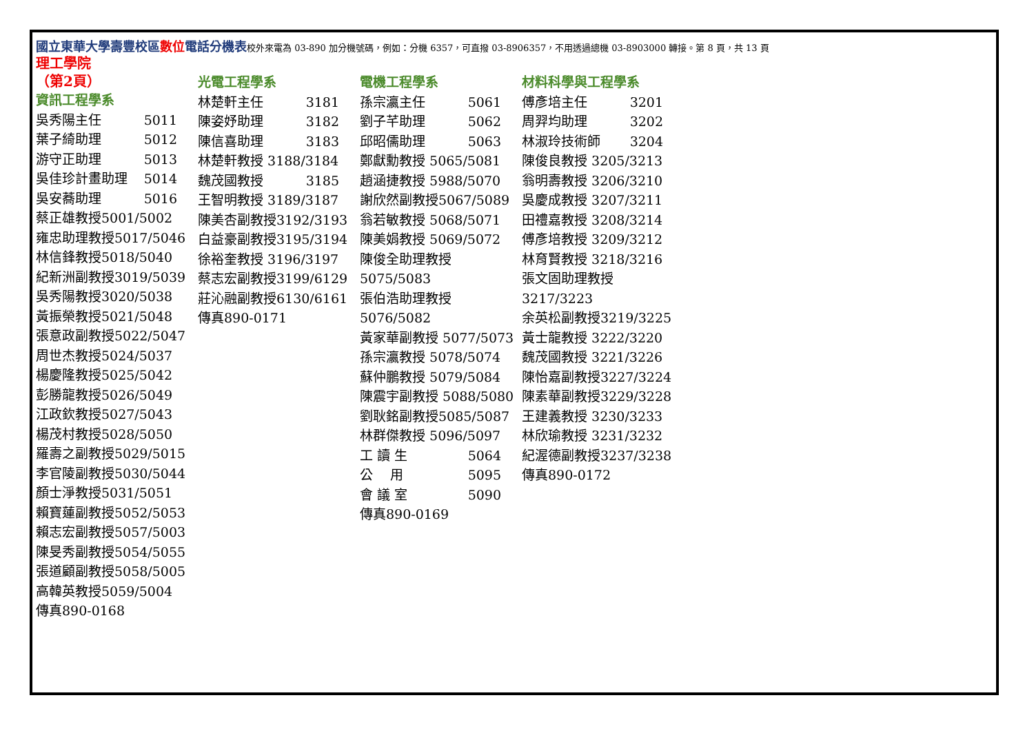國立東華大學壽豐校區數位電話分機表校外來電為 03-890 加分機號碼，例如：分機 6357，可直撥 03-8906357，不用透過總機 03-8903000 轉接。第 8 頁，共 13 頁
理工學院
（第2頁）
資訊工程學系
吳秀陽主任 5011
葉子綺助理 5012
游守正助理 5013
吳佳珍計畫助理 5014
吳安蕎助理 5016
蔡正雄教授5001/5002
雍忠助理教授5017/5046
林信鋒教授5018/5040
紀新洲副教授3019/5039
吳秀陽教授3020/5038
黃振榮教授5021/5048
張意政副教授5022/5047
周世杰教授5024/5037
楊慶隆教授5025/5042
彭勝龍教授5026/5049
江政欽教授5027/5043
楊茂村教授5028/5050
羅壽之副教授5029/5015
李官陵副教授5030/5044
顏士淨教授5031/5051
賴寶蓮副教授5052/5053
賴志宏副教授5057/5003
陳旻秀副教授5054/5055
張道顧副教授5058/5005
高韓英教授5059/5004
傳真890-0168
光電工程學系
林楚軒主任 3181
陳姿妤助理 3182
陳信喜助理 3183
林楚軒教授 3188/3184
魏茂國教授 3185
王智明教授 3189/3187
陳美杏副教授3192/3193
白益豪副教授3195/3194
徐裕奎教授 3196/3197
蔡志宏副教授3199/6129
莊沁融副教授6130/6161
傳真890-0171
電機工程學系
孫宗瀛主任 5061
劉子芊助理 5062
邱昭儒助理 5063
鄭獻勳教授 5065/5081
趙涵捷教授 5988/5070
謝欣然副教授5067/5089
翁若敏教授 5068/5071
陳美娟教授 5069/5072
陳俊全助理教授5075/5083
張伯浩助理教授5076/5082
黃家華副教授 5077/5073
孫宗瀛教授 5078/5074
蘇仲鵬教授 5079/5084
陳震宇副教授 5088/5080
劉耿銘副教授5085/5087
林群傑教授 5096/5097
工 讀 生 5064
公　 用 5095
會 議 室 5090
傳真890-0169
材料科學與工程學系
傅彥培主任 3201
周羿均助理 3202
林淑玲技術師 3204
陳俊良教授 3205/3213
翁明壽教授 3206/3210
吳慶成教授 3207/3211
田禮嘉教授 3208/3214
傅彥培教授 3209/3212
林育賢教授 3218/3216
張文固助理教授3217/3223
余英松副教授3219/3225
黃士龍教授 3222/3220
魏茂國教授 3221/3226
陳怡嘉副教授3227/3224
陳素華副教授3229/3228
王建義教授 3230/3233
林欣瑜教授 3231/3232
紀渥德副教授3237/3238
傳真890-0172